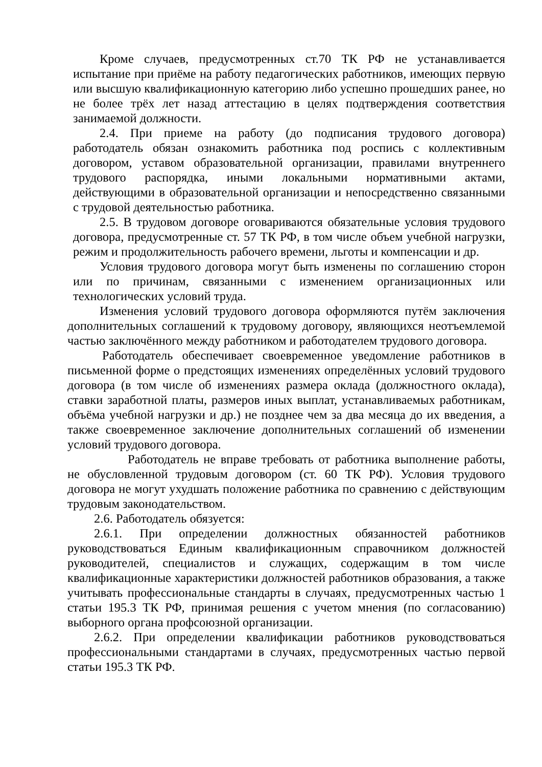Кроме случаев, предусмотренных ст.70 ТК РФ не устанавливается испытание при приёме на работу педагогических работников, имеющих первую или высшую квалификационную категорию либо успешно прошедших ранее, но не более трёх лет назад аттестацию в целях подтверждения соответствия занимаемой должности.
2.4. При приеме на работу (до подписания трудового договора) работодатель обязан ознакомить работника под роспись с коллективным договором, уставом образовательной организации, правилами внутреннего трудового распорядка, иными локальными нормативными актами, действующими в образовательной организации и непосредственно связанными с трудовой деятельностью работника.
2.5. В трудовом договоре оговариваются обязательные условия трудового договора, предусмотренные ст. 57 ТК РФ, в том числе объем учебной нагрузки, режим и продолжительность рабочего времени, льготы и компенсации и др.
Условия трудового договора могут быть изменены по соглашению сторон или по причинам, связанными с изменением организационных или технологических условий труда.
Изменения условий трудового договора оформляются путём заключения дополнительных соглашений к трудовому договору, являющихся неотъемлемой частью заключённого между работником и работодателем трудового договора.
Работодатель обеспечивает своевременное уведомление работников в письменной форме о предстоящих изменениях определённых условий трудового договора (в том числе об изменениях размера оклада (должностного оклада), ставки заработной платы, размеров иных выплат, устанавливаемых работникам, объёма учебной нагрузки и др.) не позднее чем за два месяца до их введения, а также своевременное заключение дополнительных соглашений об изменении условий трудового договора.
Работодатель не вправе требовать от работника выполнение работы, не обусловленной трудовым договором (ст. 60 ТК РФ). Условия трудового договора не могут ухудшать положение работника по сравнению с действующим трудовым законодательством.
2.6. Работодатель обязуется:
2.6.1. При определении должностных обязанностей работников руководствоваться Единым квалификационным справочником должностей руководителей, специалистов и служащих, содержащим в том числе квалификационные характеристики должностей работников образования, а также учитывать профессиональные стандарты в случаях, предусмотренных частью 1 статьи 195.3 ТК РФ, принимая решения с учетом мнения (по согласованию) выборного органа профсоюзной организации.
2.6.2. При определении квалификации работников руководствоваться профессиональными стандартами в случаях, предусмотренных частью первой статьи 195.3 ТК РФ.